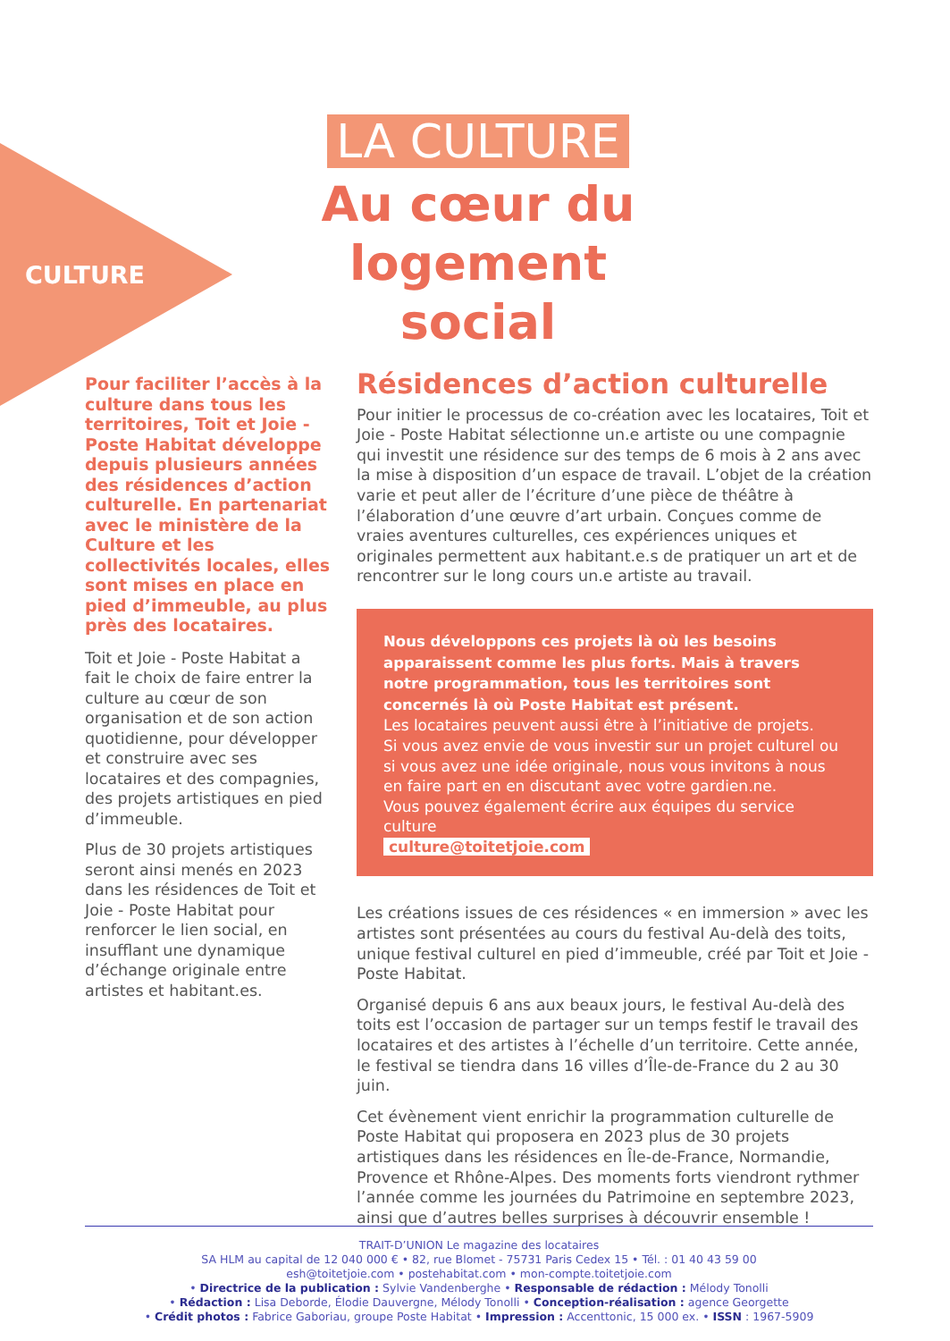CULTURE
LA CULTURE
Au cœur du logement social
Pour faciliter l’accès à la culture dans tous les territoires, Toit et Joie - Poste Habitat développe depuis plusieurs années des résidences d’action culturelle. En partenariat avec le ministère de la Culture et les collectivités locales, elles sont mises en place en pied d’immeuble, au plus près des locataires.
Toit et Joie - Poste Habitat a fait le choix de faire entrer la culture au cœur de son organisation et de son action quotidienne, pour développer et construire avec ses locataires et des compagnies, des projets artistiques en pied d’immeuble.
Plus de 30 projets artistiques seront ainsi menés en 2023 dans les résidences de Toit et Joie - Poste Habitat pour renforcer le lien social, en insufflant une dynamique d’échange originale entre artistes et habitant.es.
Résidences d’action culturelle
Pour initier le processus de co-création avec les locataires, Toit et Joie - Poste Habitat sélectionne un.e artiste ou une compagnie qui investit une résidence sur des temps de 6 mois à 2 ans avec la mise à disposition d’un espace de travail. L’objet de la création varie et peut aller de l’écriture d’une pièce de théâtre à l’élaboration d’une œuvre d’art urbain. Conçues comme de vraies aventures culturelles, ces expériences uniques et originales permettent aux habitant.e.s de pratiquer un art et de rencontrer sur le long cours un.e artiste au travail.
Nous développons ces projets là où les besoins apparaissent comme les plus forts. Mais à travers notre programmation, tous les territoires sont concernés là où Poste Habitat est présent.
Les locataires peuvent aussi être à l’initiative de projets.
Si vous avez envie de vous investir sur un projet culturel ou si vous avez une idée originale, nous vous invitons à nous en faire part en en discutant avec votre gardien.ne.
Vous pouvez également écrire aux équipes du service culture
culture@toitetjoie.com
Les créations issues de ces résidences « en immersion » avec les artistes sont présentées au cours du festival Au-delà des toits, unique festival culturel en pied d’immeuble, créé par Toit et Joie - Poste Habitat.
Organisé depuis 6 ans aux beaux jours, le festival Au-delà des toits est l’occasion de partager sur un temps festif le travail des locataires et des artistes à l’échelle d’un territoire. Cette année, le festival se tiendra dans 16 villes d’Île-de-France du 2 au 30 juin.
Cet évènement vient enrichir la programmation culturelle de Poste Habitat qui proposera en 2023 plus de 30 projets artistiques dans les résidences en Île-de-France, Normandie, Provence et Rhône-Alpes. Des moments forts viendront rythmer l’année comme les journées du Patrimoine en septembre 2023, ainsi que d’autres belles surprises à découvrir ensemble !
TRAIT-D’UNION Le magazine des locataires
SA HLM au capital de 12 040 000 € • 82, rue Blomet - 75731 Paris Cedex 15 • Tél. : 01 40 43 59 00
esh@toitetjoie.com • postehabitat.com • mon-compte.toitetjoie.com
• Directrice de la publication : Sylvie Vandenberghe • Responsable de rédaction : Mélody Tonolli
• Rédaction : Lisa Deborde, Élodie Dauvergne, Mélody Tonolli • Conception-réalisation : agence Georgette
• Crédit photos : Fabrice Gaboriau, groupe Poste Habitat • Impression : Accenttonic, 15 000 ex. • ISSN : 1967-5909